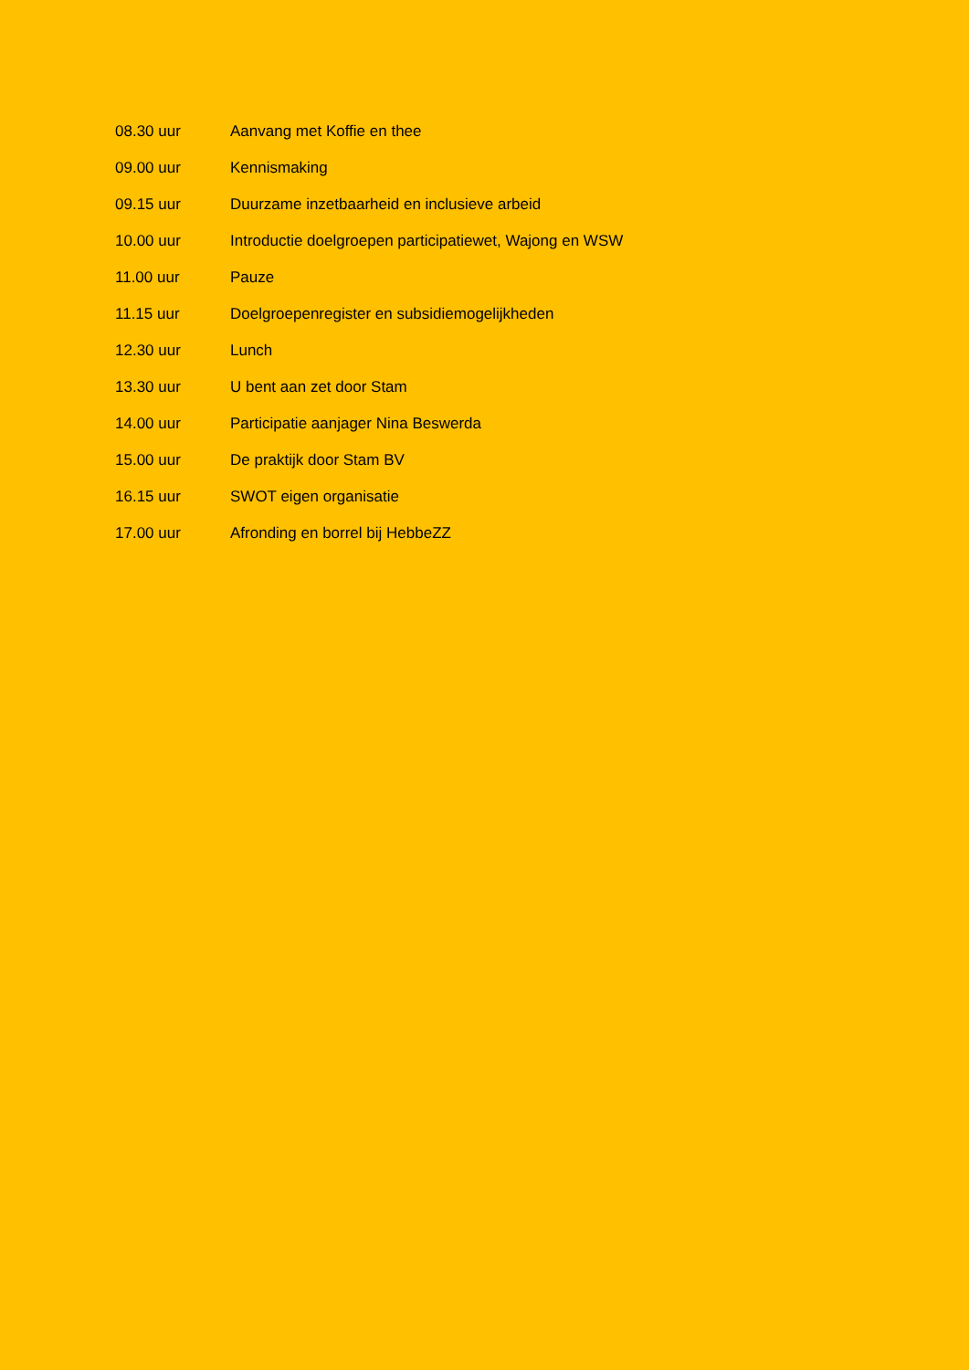08.30 uur Aanvang met Koffie en thee
09.00 uur Kennismaking
09.15 uur Duurzame inzetbaarheid en inclusieve arbeid
10.00 uur Introductie doelgroepen participatiewet, Wajong en WSW
11.00 uur Pauze
11.15 uur Doelgroepenregister en subsidiemogelijkheden
12.30 uur Lunch
13.30 uur U bent aan zet door Stam
14.00 uur Participatie aanjager Nina Beswerda
15.00 uur De praktijk door Stam BV
16.15 uur SWOT eigen organisatie
17.00 uur Afronding en borrel bij HebbeZZ